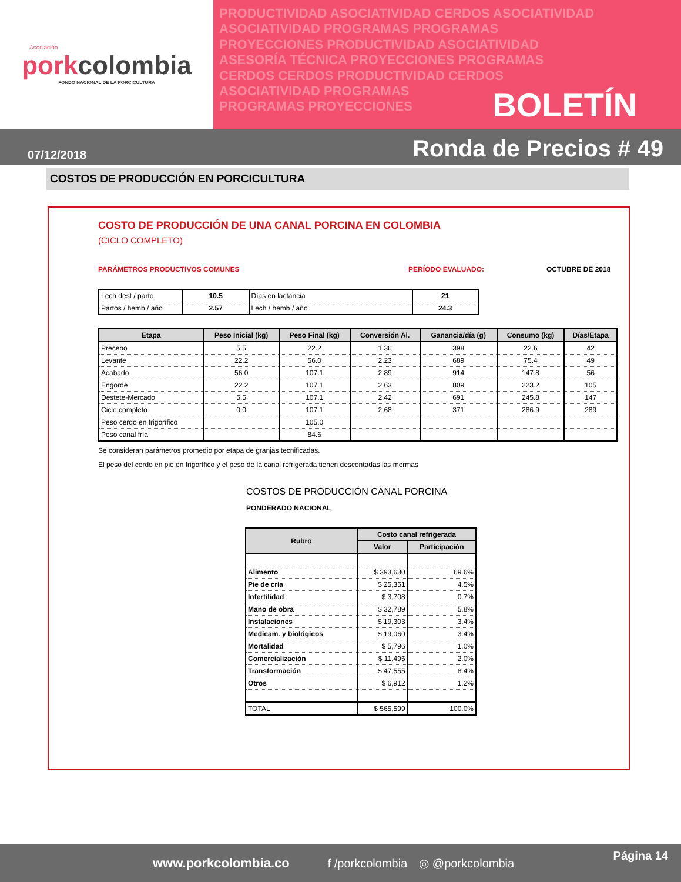Asociación
porkcolombia
FONDO NACIONAL DE LA PORCICULTURA
PRODUCTIVIDAD ASOCIATIVIDAD CERDOS ASOCIATIVIDAD
ASOCIATIVIDAD PROGRAMAS PROGRAMAS
PROYECCIONES PRODUCTIVIDAD ASOCIATIVIDAD
ASESORÍA TÉCNICA PROYECCIONES PROGRAMAS
CERDOS CERDOS PRODUCTIVIDAD CERDOS
ASOCIATIVIDAD PROGRAMAS
PROGRAMAS PROYECCIONES
BOLETÍN
07/12/2018
Ronda de Precios # 49
COSTOS DE PRODUCCIÓN EN PORCICULTURA
COSTO DE PRODUCCIÓN DE UNA CANAL PORCINA EN COLOMBIA
(CICLO COMPLETO)
PARÁMETROS PRODUCTIVOS COMUNES PERÍODO EVALUADO: OCTUBRE DE 2018
| Lech dest / parto | 10.5 | Días en lactancia | 21 |
| Partos / hemb / año | 2.57 | Lech / hemb / año | 24.3 |
| Etapa | Peso Inicial (kg) | Peso Final (kg) | Conversión Al. | Ganancia/día (g) | Consumo (kg) | Días/Etapa |
| --- | --- | --- | --- | --- | --- | --- |
| Precebo | 5.5 | 22.2 | 1.36 | 398 | 22.6 | 42 |
| Levante | 22.2 | 56.0 | 2.23 | 689 | 75.4 | 49 |
| Acabado | 56.0 | 107.1 | 2.89 | 914 | 147.8 | 56 |
| Engorde | 22.2 | 107.1 | 2.63 | 809 | 223.2 | 105 |
| Destete-Mercado | 5.5 | 107.1 | 2.42 | 691 | 245.8 | 147 |
| Ciclo completo | 0.0 | 107.1 | 2.68 | 371 | 286.9 | 289 |
| Peso cerdo en frigorífico | | 105.0 | | | | |
| Peso canal fría | | 84.6 | | | | |
Se consideran parámetros promedio por etapa de granjas tecnificadas.
El peso del cerdo en pie en frigorífico y el peso de la canal refrigerada tienen descontadas las mermas
COSTOS DE PRODUCCIÓN CANAL PORCINA
PONDERADO NACIONAL
| Rubro | Costo canal refrigerada | |
| --- | --- | --- |
| | Valor | Participación |
| Alimento | $ 393,630 | 69.6% |
| Pie de cría | $ 25,351 | 4.5% |
| Infertilidad | $ 3,708 | 0.7% |
| Mano de obra | $ 32,789 | 5.8% |
| Instalaciones | $ 19,303 | 3.4% |
| Medicam. y biológicos | $ 19,060 | 3.4% |
| Mortalidad | $ 5,796 | 1.0% |
| Comercialización | $ 11,495 | 2.0% |
| Transformación | $ 47,555 | 8.4% |
| Otros | $ 6,912 | 1.2% |
| TOTAL | $ 565,599 | 100.0% |
www.porkcolombia.co f /porkcolombia ◎ @porkcolombia Página 14